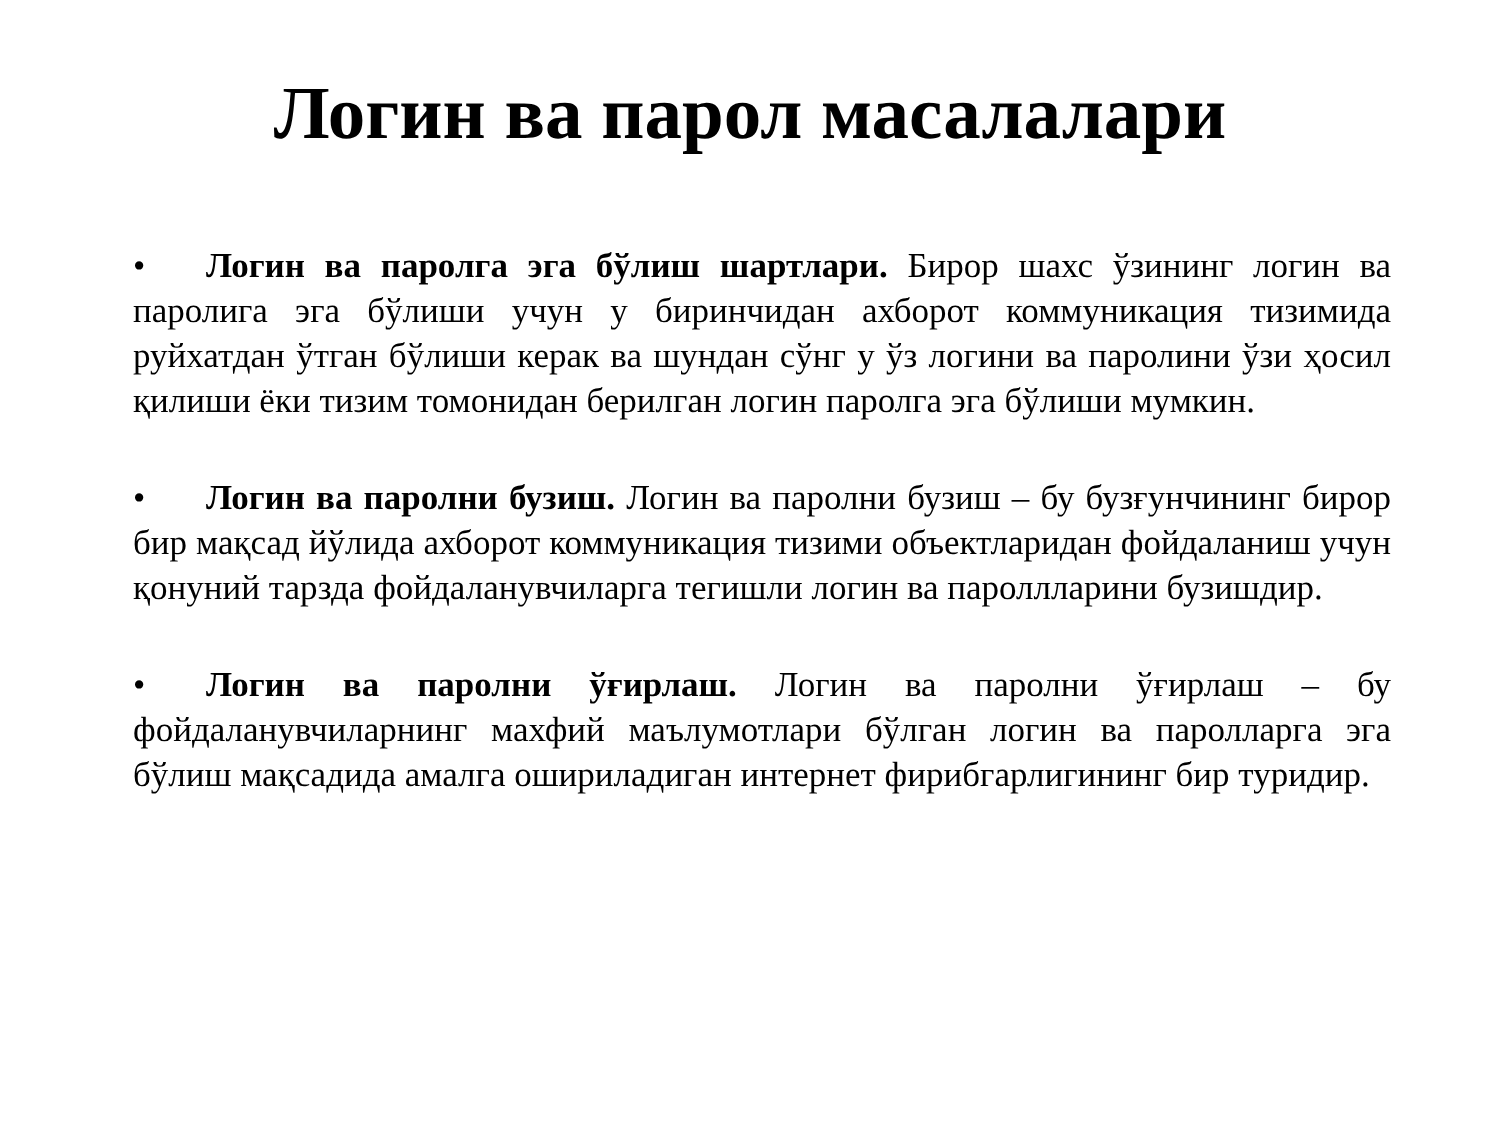Логин ва парол масалалари
• Логин ва паролга эга бўлиш шартлари. Бирор шахс ўзининг логин ва паролига эга бўлиши учун у биринчидан ахборот коммуникация тизимида руйхатдан ўтган бўлиши керак ва шундан сўнг у ўз логини ва паролини ўзи ҳосил қилиши ёки тизим томонидан берилган логин паролга эга бўлиши мумкин.
• Логин ва паролни бузиш. Логин ва паролни бузиш – бу бузғунчининг бирор бир мақсад йўлида ахборот коммуникация тизими объектларидан фойдаланиш учун қонуний тарзда фойдаланувчиларга тегишли логин ва пароллларини бузишдир.
• Логин ва паролни ўғирлаш. Логин ва паролни ўғирлаш – бу фойдаланувчиларнинг махфий маълумотлари бўлган логин ва паролларга эга бўлиш мақсадида амалга ошириладиган интернет фирибгарлигининг бир туридир.